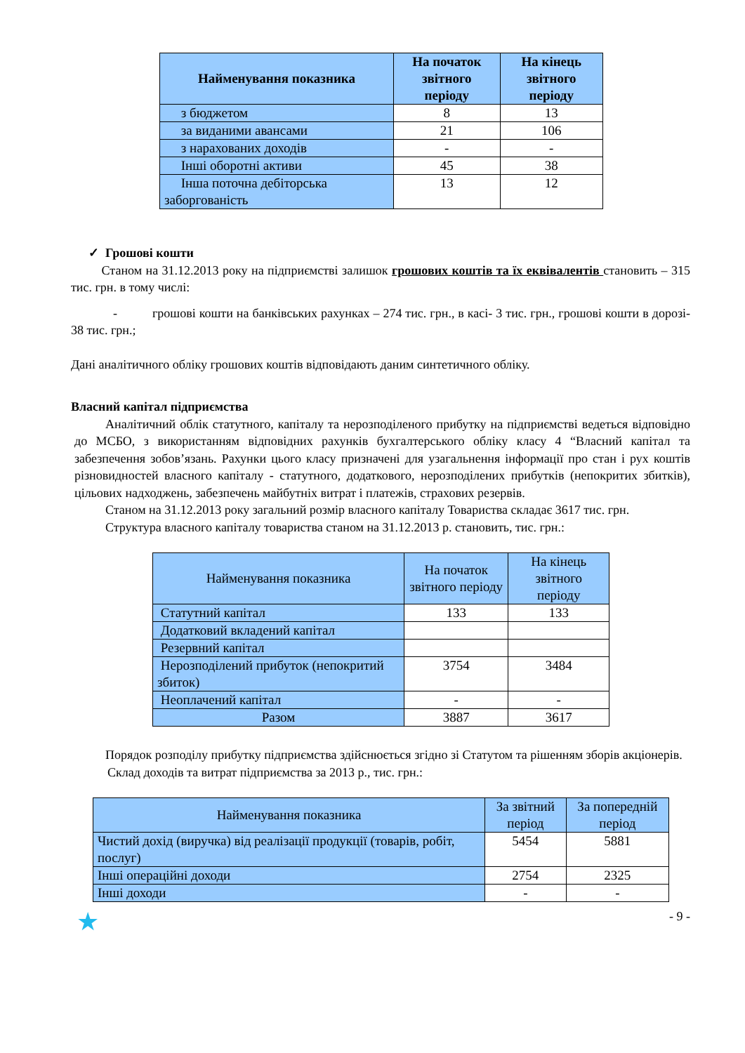| Найменування показника | На початок звітного періоду | На кінець звітного періоду |
| --- | --- | --- |
| з бюджетом | 8 | 13 |
| за виданими авансами | 21 | 106 |
| з нарахованих доходів | - | - |
| Інші оборотні активи | 45 | 38 |
| Інша поточна дебіторська заборгованість | 13 | 12 |
✓ Грошові кошти
Станом на 31.12.2013 року на підприємстві залишок грошових коштів та їх еквівалентів становить – 315 тис. грн. в тому числі:
- грошові кошти на банківських рахунках – 274 тис. грн., в касі- 3 тис. грн., грошові кошти в дорозі- 38 тис. грн.;
Дані аналітичного обліку грошових коштів відповідають даним синтетичного обліку.
Власний капітал підприємства
Аналітичний облік статутного, капіталу та нерозподіленого прибутку на підприємстві ведеться відповідно до МСБО, з використанням відповідних рахунків бухгалтерського обліку класу 4 “Власний капітал та забезпечення зобов’язань. Рахунки цього класу призначені для узагальнення інформації про стан і рух коштів різновидностей власного капіталу - статутного, додаткового, нерозподілених прибутків (непокритих збитків), цільових надходжень, забезпечень майбутніх витрат і платежів, страхових резервів.
Станом на 31.12.2013 року загальний розмір власного капіталу Товариства складає 3617 тис. грн.
Структура власного капіталу товариства станом на 31.12.2013 р. становить, тис. грн.:
| Найменування показника | На початок звітного періоду | На кінець звітного періоду |
| --- | --- | --- |
| Статутний капітал | 133 | 133 |
| Додатковий вкладений капітал | | |
| Резервний капітал | | |
| Нерозподілений прибуток (непокритий збиток) | 3754 | 3484 |
| Неоплачений капітал | - | - |
| Разом | 3887 | 3617 |
Порядок розподілу прибутку підприємства здійснюється згідно зі Статутом та рішенням зборів акціонерів.
Склад доходів та витрат підприємства за 2013 р., тис. грн.:
| Найменування показника | За звітний період | За попередній період |
| --- | --- | --- |
| Чистий дохід (виручка) від реалізації продукції (товарів, робіт, послуг) | 5454 | 5881 |
| Інші операційні доходи | 2754 | 2325 |
| Інші доходи | - | - |
★ - 9 -